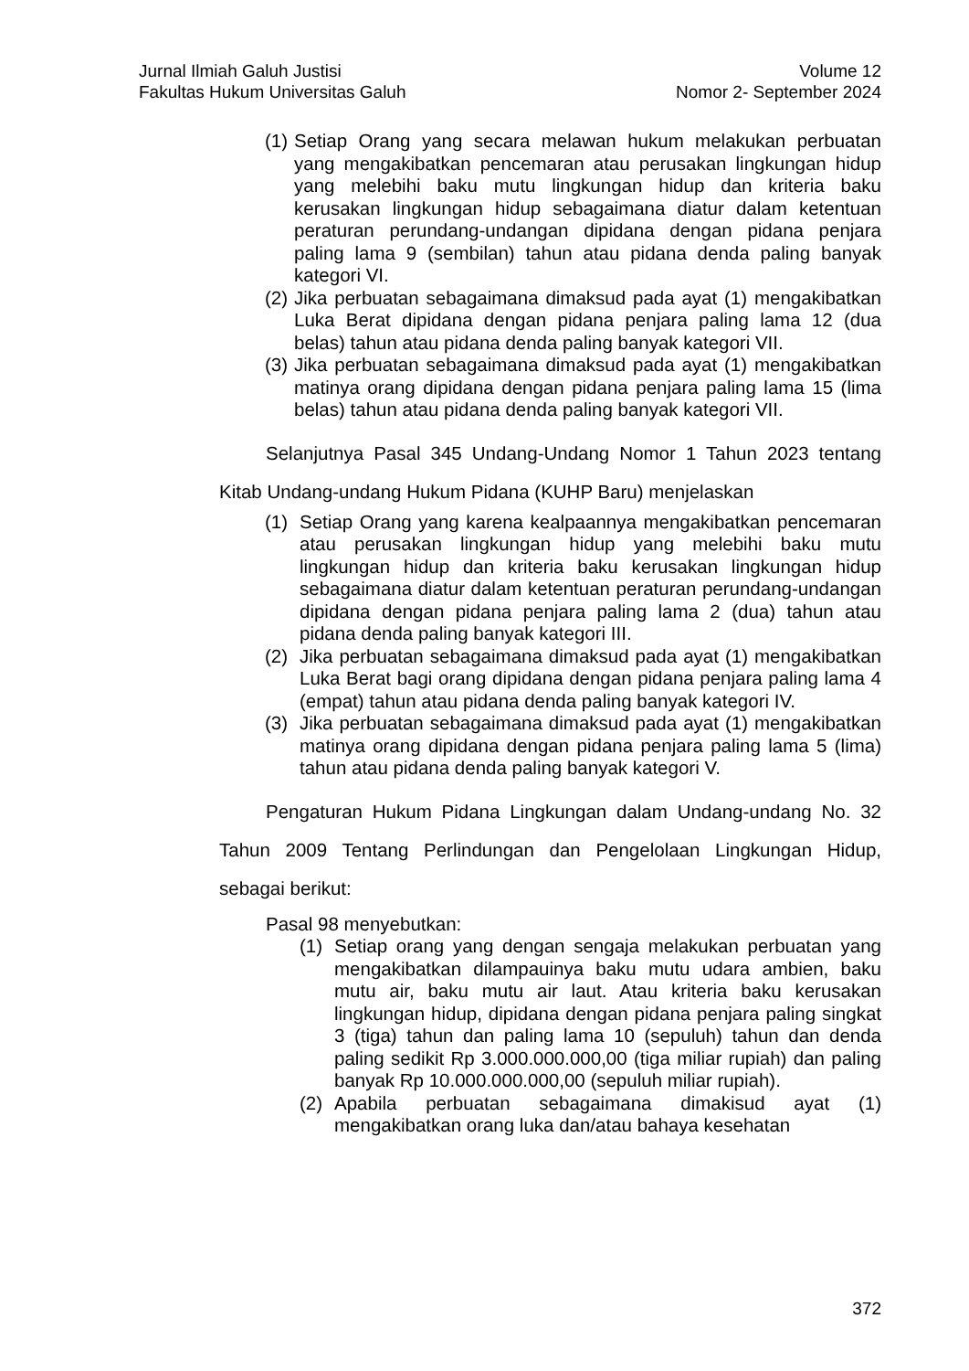Jurnal Ilmiah Galuh Justisi
Fakultas Hukum Universitas Galuh
Volume 12
Nomor 2- September 2024
(1) Setiap Orang yang secara melawan hukum melakukan perbuatan yang mengakibatkan pencemaran atau perusakan lingkungan hidup yang melebihi baku mutu lingkungan hidup dan kriteria baku kerusakan lingkungan hidup sebagaimana diatur dalam ketentuan peraturan perundang-undangan dipidana dengan pidana penjara paling lama 9 (sembilan) tahun atau pidana denda paling banyak kategori VI.
(2) Jika perbuatan sebagaimana dimaksud pada ayat (1) mengakibatkan Luka Berat dipidana dengan pidana penjara paling lama 12 (dua belas) tahun atau pidana denda paling banyak kategori VII.
(3) Jika perbuatan sebagaimana dimaksud pada ayat (1) mengakibatkan matinya orang dipidana dengan pidana penjara paling lama 15 (lima belas) tahun atau pidana denda paling banyak kategori VII.
Selanjutnya Pasal 345 Undang-Undang Nomor 1 Tahun 2023 tentang Kitab Undang-undang Hukum Pidana (KUHP Baru) menjelaskan
(1) Setiap Orang yang karena kealpaannya mengakibatkan pencemaran atau perusakan lingkungan hidup yang melebihi baku mutu lingkungan hidup dan kriteria baku kerusakan lingkungan hidup sebagaimana diatur dalam ketentuan peraturan perundang-undangan dipidana dengan pidana penjara paling lama 2 (dua) tahun atau pidana denda paling banyak kategori III.
(2) Jika perbuatan sebagaimana dimaksud pada ayat (1) mengakibatkan Luka Berat bagi orang dipidana dengan pidana penjara paling lama 4 (empat) tahun atau pidana denda paling banyak kategori IV.
(3) Jika perbuatan sebagaimana dimaksud pada ayat (1) mengakibatkan matinya orang dipidana dengan pidana penjara paling lama 5 (lima) tahun atau pidana denda paling banyak kategori V.
Pengaturan Hukum Pidana Lingkungan dalam Undang-undang No. 32 Tahun 2009 Tentang Perlindungan dan Pengelolaan Lingkungan Hidup, sebagai berikut:
Pasal 98 menyebutkan:
(1) Setiap orang yang dengan sengaja melakukan perbuatan yang mengakibatkan dilampauinya baku mutu udara ambien, baku mutu air, baku mutu air laut. Atau kriteria baku kerusakan lingkungan hidup, dipidana dengan pidana penjara paling singkat 3 (tiga) tahun dan paling lama 10 (sepuluh) tahun dan denda paling sedikit Rp 3.000.000.000,00 (tiga miliar rupiah) dan paling banyak Rp 10.000.000.000,00 (sepuluh miliar rupiah).
(2) Apabila perbuatan sebagaimana dimakisud ayat (1) mengakibatkan orang luka dan/atau bahaya kesehatan
372